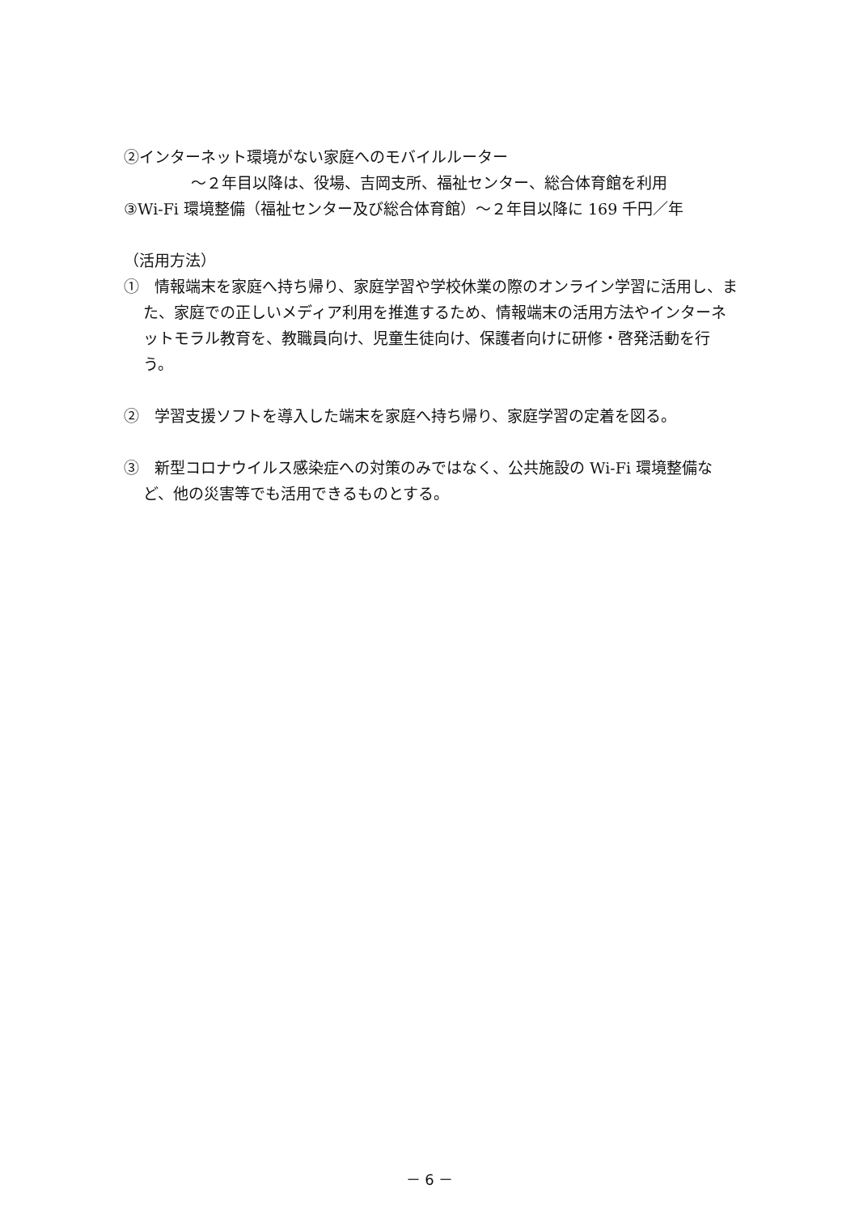②インターネット環境がない家庭へのモバイルルーター
～２年目以降は、役場、吉岡支所、福祉センター、総合体育館を利用
③Wi-Fi 環境整備（福祉センター及び総合体育館）～２年目以降に 169 千円／年
（活用方法）
①　情報端末を家庭へ持ち帰り、家庭学習や学校休業の際のオンライン学習に活用し、また、家庭での正しいメディア利用を推進するため、情報端末の活用方法やインターネットモラル教育を、教職員向け、児童生徒向け、保護者向けに研修・啓発活動を行う。
②　学習支援ソフトを導入した端末を家庭へ持ち帰り、家庭学習の定着を図る。
③　新型コロナウイルス感染症への対策のみではなく、公共施設の Wi-Fi 環境整備など、他の災害等でも活用できるものとする。
－ 6 －